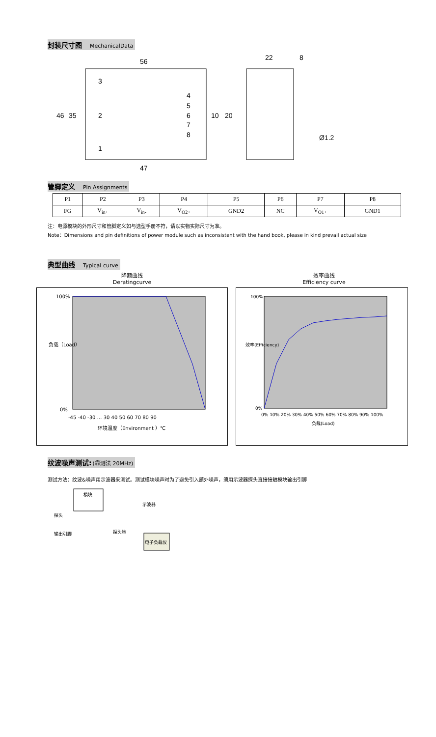封装尺寸图 MechanicalData
56
22
8
3
2
1
4
5
6
7
8
47
Ø1.2
46
35
10
20
管脚定义 Pin Assignments
| P1 | P2 | P3 | P4 | P5 | P6 | P7 | P8 |
| FG | V<sub>in+</sub> | V<sub>in-</sub> | V<sub>O2+</sub> | GND2 | NC | V<sub>O1+</sub> | GND1 |
注：电源模块的外形尺寸和管脚定义如与选型手册不符，请以实物实际尺寸为准。
Note：Dimensions and pin definitions of power module such as inconsistent with the hand book, please in kind prevail actual size
典型曲线 Typical curve
降额曲线
Deratingcurve
效率曲线
Efficiency curve
100%
0%
-45 -40 -30 … 30 40 50 60 70 80 90
环境温度（Environment ）℃
负载（Load）
100%
0%
0% 10% 20% 30% 40% 50% 60% 70% 80% 90% 100%
负载(Load)
效率(Efficiency)
纹波噪声测试:(靠测法 20MHz)
测试方法：纹波&噪声用示波器来测试。测试模块噪声时为了避免引入额外噪声，须用示波器探头直接接触模块输出引脚
模块
示波器
探头
探头地
输出引脚
电子负载仪